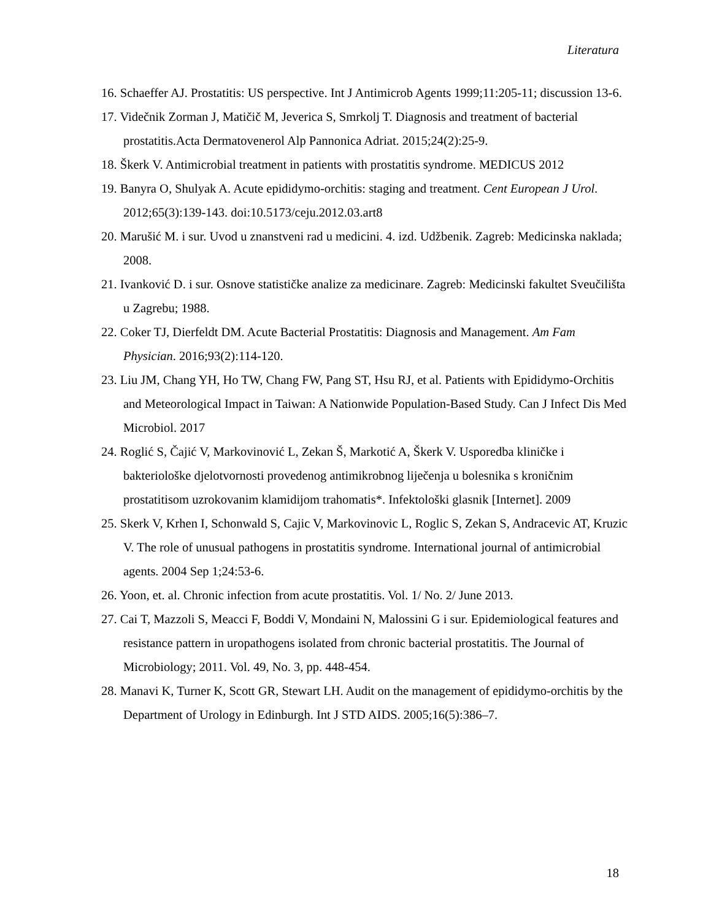Literatura
16. Schaeffer AJ. Prostatitis: US perspective. Int J Antimicrob Agents 1999;11:205-11; discussion 13-6.
17. Videčnik Zorman J, Matičič M, Jeverica S, Smrkolj T. Diagnosis and treatment of bacterial prostatitis.Acta Dermatovenerol Alp Pannonica Adriat. 2015;24(2):25-9.
18. Škerk V. Antimicrobial treatment in patients with prostatitis syndrome. MEDICUS 2012
19. Banyra O, Shulyak A. Acute epididymo-orchitis: staging and treatment. Cent European J Urol. 2012;65(3):139-143. doi:10.5173/ceju.2012.03.art8
20. Marušić M. i sur. Uvod u znanstveni rad u medicini. 4. izd. Udžbenik. Zagreb: Medicinska naklada; 2008.
21. Ivanković D. i sur. Osnove statističke analize za medicinare. Zagreb: Medicinski fakultet Sveučilišta u Zagrebu; 1988.
22. Coker TJ, Dierfeldt DM. Acute Bacterial Prostatitis: Diagnosis and Management. Am Fam Physician. 2016;93(2):114-120.
23. Liu JM, Chang YH, Ho TW, Chang FW, Pang ST, Hsu RJ, et al. Patients with Epididymo-Orchitis and Meteorological Impact in Taiwan: A Nationwide Population-Based Study. Can J Infect Dis Med Microbiol. 2017
24. Roglić S, Čajić V, Markovinović L, Zekan Š, Markotić A, Škerk V. Usporedba kliničke i bakteriološke djelotvornosti provedenog antimikrobnog liječenja u bolesnika s kroničnim prostatitisom uzrokovanim klamidijom trahomatis*. Infektološki glasnik [Internet]. 2009
25. Skerk V, Krhen I, Schonwald S, Cajic V, Markovinovic L, Roglic S, Zekan S, Andracevic AT, Kruzic V. The role of unusual pathogens in prostatitis syndrome. International journal of antimicrobial agents. 2004 Sep 1;24:53-6.
26. Yoon, et. al. Chronic infection from acute prostatitis. Vol. 1/ No. 2/ June 2013.
27. Cai T, Mazzoli S, Meacci F, Boddi V, Mondaini N, Malossini G i sur. Epidemiological features and resistance pattern in uropathogens isolated from chronic bacterial prostatitis. The Journal of Microbiology; 2011. Vol. 49, No. 3, pp. 448-454.
28. Manavi K, Turner K, Scott GR, Stewart LH. Audit on the management of epididymo-orchitis by the Department of Urology in Edinburgh. Int J STD AIDS. 2005;16(5):386–7.
18